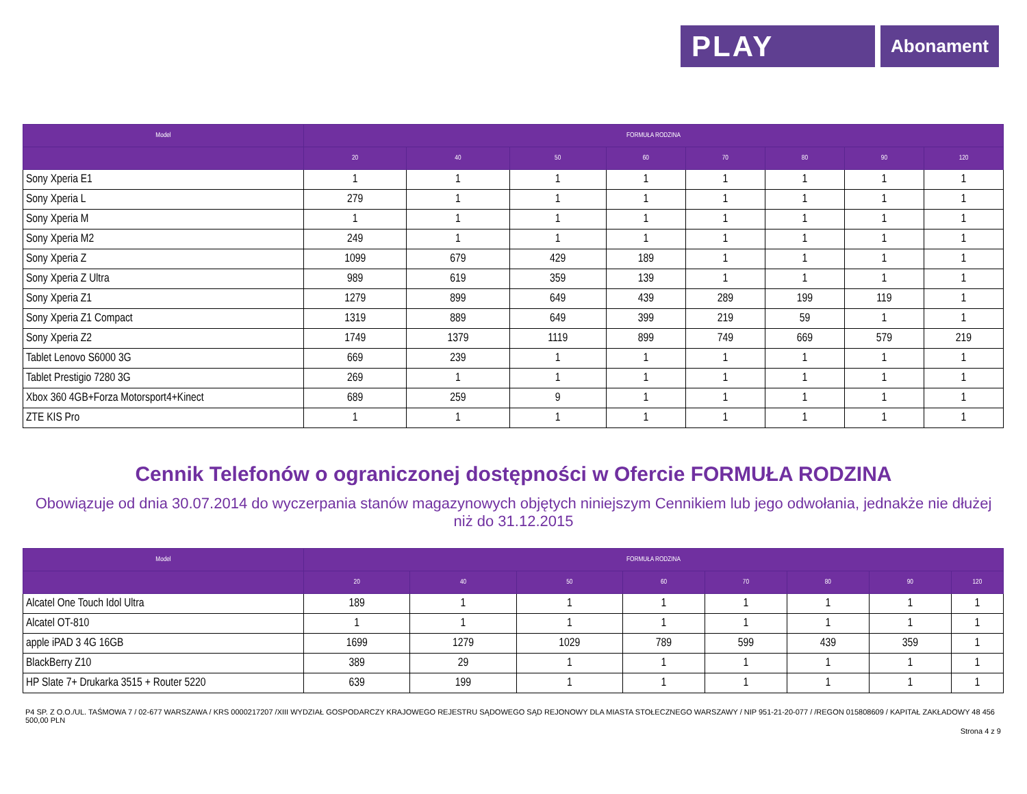PLAY
Abonament
| Model | FORMUŁA RODZINA | | | | | | | |
| --- | --- | --- | --- | --- | --- | --- | --- | --- |
| | 20 | 40 | 50 | 60 | 70 | 80 | 90 | 120 |
| Sony Xperia E1 | 1 | 1 | 1 | 1 | 1 | 1 | 1 | 1 |
| Sony Xperia L | 279 | 1 | 1 | 1 | 1 | 1 | 1 | 1 |
| Sony Xperia M | 1 | 1 | 1 | 1 | 1 | 1 | 1 | 1 |
| Sony Xperia M2 | 249 | 1 | 1 | 1 | 1 | 1 | 1 | 1 |
| Sony Xperia Z | 1099 | 679 | 429 | 189 | 1 | 1 | 1 | 1 |
| Sony Xperia Z Ultra | 989 | 619 | 359 | 139 | 1 | 1 | 1 | 1 |
| Sony Xperia Z1 | 1279 | 899 | 649 | 439 | 289 | 199 | 119 | 1 |
| Sony Xperia Z1 Compact | 1319 | 889 | 649 | 399 | 219 | 59 | 1 | 1 |
| Sony Xperia Z2 | 1749 | 1379 | 1119 | 899 | 749 | 669 | 579 | 219 |
| Tablet Lenovo S6000 3G | 669 | 239 | 1 | 1 | 1 | 1 | 1 | 1 |
| Tablet Prestigio 7280 3G | 269 | 1 | 1 | 1 | 1 | 1 | 1 | 1 |
| Xbox 360 4GB+Forza Motorsport4+Kinect | 689 | 259 | 9 | 1 | 1 | 1 | 1 | 1 |
| ZTE KIS Pro | 1 | 1 | 1 | 1 | 1 | 1 | 1 | 1 |
Cennik Telefonów o ograniczonej dostępności w Ofercie FORMUŁA RODZINA
Obowiązuje od dnia 30.07.2014 do wyczerpania stanów magazynowych objętych niniejszym Cennikiem lub jego odwołania, jednakże nie dłużej niż do 31.12.2015
| Model | FORMUŁA RODZINA | | | | | | | |
| --- | --- | --- | --- | --- | --- | --- | --- | --- |
| | 20 | 40 | 50 | 60 | 70 | 80 | 90 | 120 |
| Alcatel One Touch Idol Ultra | 189 | 1 | 1 | 1 | 1 | 1 | 1 | 1 |
| Alcatel OT-810 | 1 | 1 | 1 | 1 | 1 | 1 | 1 | 1 |
| apple iPAD 3 4G 16GB | 1699 | 1279 | 1029 | 789 | 599 | 439 | 359 | 1 |
| BlackBerry Z10 | 389 | 29 | 1 | 1 | 1 | 1 | 1 | 1 |
| HP Slate 7+ Drukarka 3515 + Router 5220 | 639 | 199 | 1 | 1 | 1 | 1 | 1 | 1 |
P4 SP. Z O.O./UL. TAŚMOWA 7 / 02-677 WARSZAWA / KRS 0000217207 /XIII WYDZIAŁ GOSPODARCZY KRAJOWEGO REJESTRU SĄDOWEGO SĄD REJONOWY DLA MIASTA STOŁECZNEGO WARSZAWY / NIP 951-21-20-077 / /REGON 015808609 / KAPITAŁ ZAKŁADOWY 48 456 500,00 PLN
Strona 4 z 9